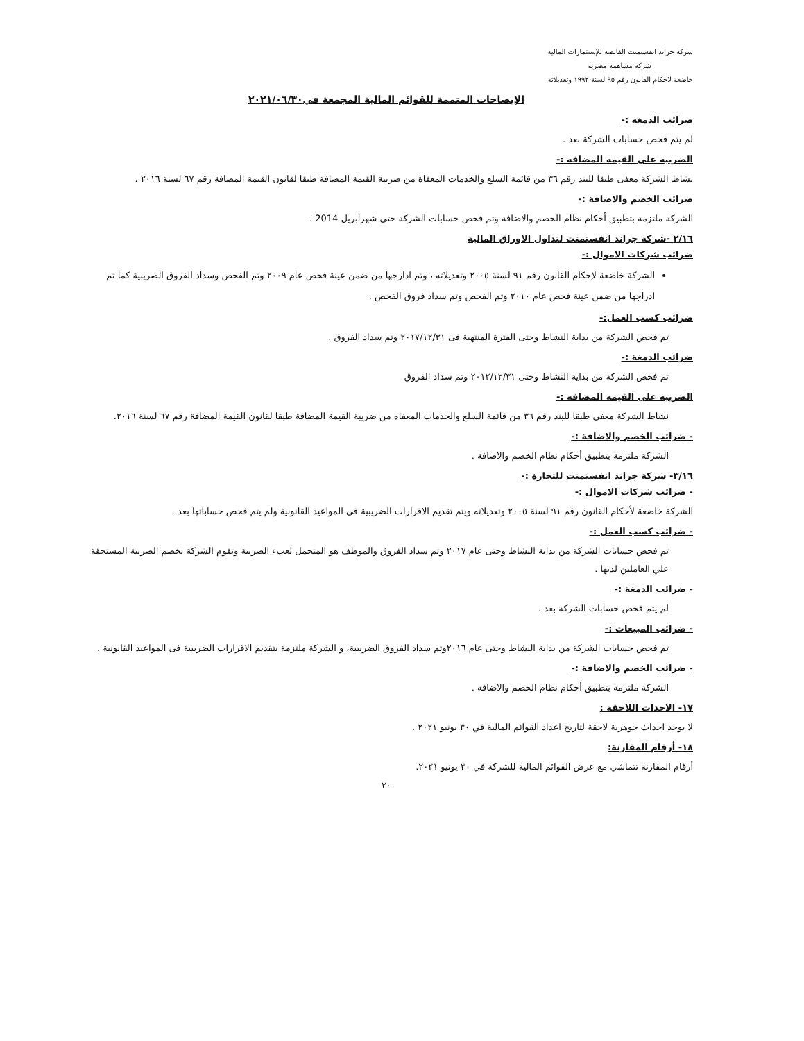شركة جراند انفستمنت القابضة للإستثمارات المالية
شركة مساهمة مصرية
خاضعة لاحكام القانون رقم ٩٥ لسنة ١٩٩٢ وتعديلاته
الإيضاحات المتممة للقوائم المالية المجمعة في٢٠٢١/٠٦/٣٠
ضرائب الدمغه :-
لم يتم فحص حسابات الشركة بعد .
الضريبه على القيمه المضافه :-
نشاط الشركة معفى طبقا للبند رقم ٣٦ من قائمة السلع والخدمات المعفاة من ضريبة القيمة المضافة طبقا لقانون القيمة المضافة رقم ٦٧ لسنة ٢٠١٦ .
ضرائب الخصم والاضافة :-
الشركة ملتزمة بتطبيق أحكام نظام الخصم والاضافة وتم فحص حسابات الشركة حتى شهرابريل 2014 .
٢/١٦ -شركة جراند انفستمنت لتداول الاوراق المالية
ضرائب شركات الاموال :-
الشركة خاضعة لإحكام القانون رقم ٩١ لسنة ٢٠٠٥ وتعديلاته ، وتم ادارجها من ضمن عينة فحص عام ٢٠٠٩ وتم الفحص وسداد الفروق الضريبية كما تم ادراجها من ضمن عينة فحص عام ٢٠١٠ وتم الفحص وتم سداد فروق الفحص .
ضرائب كسب العمل:-
تم فحص الشركة من بداية النشاط وحتى الفترة المنتهية فى ٢٠١٧/١٢/٣١ وتم سداد الفروق .
ضرائب الدمغة :-
تم فحص الشركة من بداية النشاط وحتى ٢٠١٢/١٢/٣١ وتم سداد الفروق
الضريبه على القيمه المضافه :-
نشاط الشركة معفى طبقا للبند رقم ٣٦ من قائمة السلع والخدمات المعفاه من ضريبة القيمة المضافة طبقا لقانون القيمة المضافة رقم ٦٧ لسنة ٢٠١٦.
- ضرائب الخصم والاضافة :-
الشركة ملتزمة بتطبيق أحكام نظام الخصم والاضافة .
٣/١٦- شركة جراند انفستمنت للتجارة :-
- ضرائب شركات الاموال :-
الشركة خاضعة لأحكام القانون رقم ٩١ لسنة ٢٠٠٥ وتعديلاته ويتم تقديم الاقرارات الضريبية فى المواعيد القانونية ولم يتم فحص حساباتها بعد .
- ضرائب كسب العمل :-
تم فحص حسابات الشركة من بداية النشاط وحتى عام ٢٠١٧ وتم سداد الفروق والموظف هو المتحمل لعبء الضريبة وتقوم الشركة بخصم الضريبة المستحقة علي العاملين لديها .
- ضرائب الدمغة :-
لم يتم فحص حسابات الشركة بعد .
- ضرائب المبيعات :-
تم فحص حسابات الشركة من بداية النشاط وحتى عام ٢٠١٦وتم سداد الفروق الضريبية، و الشركة ملتزمة بتقديم الاقرارات الضريبية فى المواعيد القانونية .
- ضرائب الخصم والاضافة :-
الشركة ملتزمة بتطبيق أحكام نظام الخصم والاضافة .
١٧- الاحداث اللاحقة :
لا يوجد احداث جوهرية لاحقة لتاريخ اعداد القوائم المالية في ٣٠ يونيو ٢٠٢١ .
١٨- أرقام المقارنة:
أرقام المقارنة تتماشي مع عرض القوائم المالية للشركة في ٣٠ يونيو ٢٠٢١.
٢٠